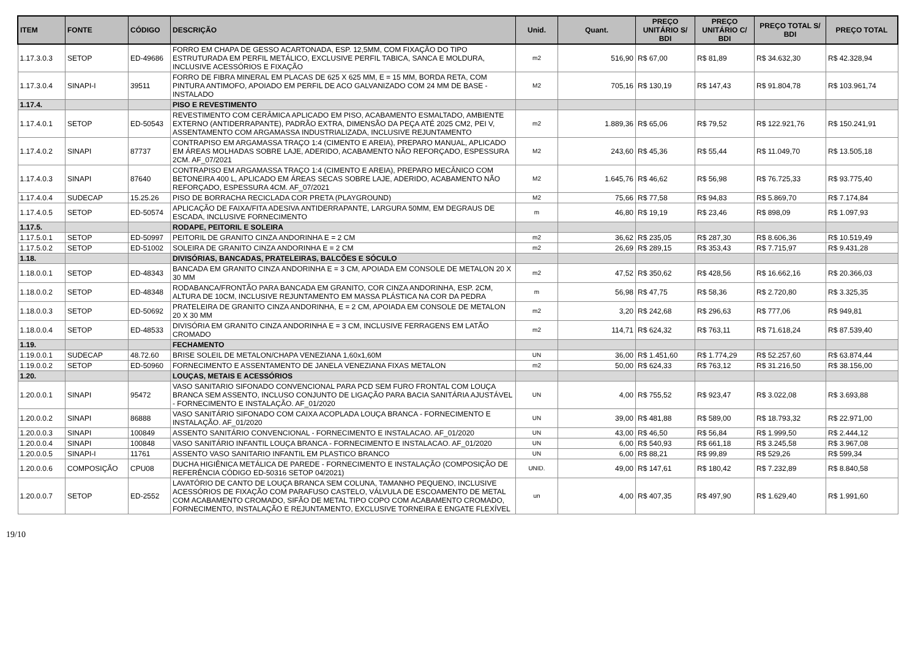| ITEM | FONTE | CÓDIGO | DESCRIÇÃO | Unid. | Quant. | PREÇO UNITÁRIO S/ BDI | PREÇO UNITÁRIO C/ BDI | PREÇO TOTAL S/ BDI | PREÇO TOTAL |
| --- | --- | --- | --- | --- | --- | --- | --- | --- | --- |
| 1.17.3.0.3 | SETOP | ED-49686 | FORRO EM CHAPA DE GESSO ACARTONADA, ESP. 12,5MM, COM FIXAÇÃO DO TIPO ESTRUTURADA EM PERFIL METÁLICO, EXCLUSIVE PERFIL TABICA, SANCA E MOLDURA, INCLUSIVE ACESSÓRIOS E FIXAÇÃO | m2 | 516,90 | R$ 67,00 | R$ 81,89 | R$ 34.632,30 | R$ 42.328,94 |
| 1.17.3.0.4 | SINAPI-I | 39511 | FORRO DE FIBRA MINERAL EM PLACAS DE 625 X 625 MM, E = 15 MM, BORDA RETA, COM PINTURA ANTIMOFO, APOIADO EM PERFIL DE ACO GALVANIZADO COM 24 MM DE BASE - INSTALADO | M2 | 705,16 | R$ 130,19 | R$ 147,43 | R$ 91.804,78 | R$ 103.961,74 |
| 1.17.4. | | | PISO E REVESTIMENTO | | | | | | |
| 1.17.4.0.1 | SETOP | ED-50543 | REVESTIMENTO COM CERÂMICA APLICADO EM PISO, ACABAMENTO ESMALTADO, AMBIENTE EXTERNO (ANTIDERRAPANTE), PADRÃO EXTRA, DIMENSÃO DA PEÇA ATÉ 2025 CM2, PEI V, ASSENTAMENTO COM ARGAMASSA INDUSTRIALIZADA, INCLUSIVE REJUNTAMENTO | m2 | 1.889,36 | R$ 65,06 | R$ 79,52 | R$ 122.921,76 | R$ 150.241,91 |
| 1.17.4.0.2 | SINAPI | 87737 | CONTRAPISO EM ARGAMASSA TRAÇO 1:4 (CIMENTO E AREIA), PREPARO MANUAL, APLICADO EM ÁREAS MOLHADAS SOBRE LAJE, ADERIDO, ACABAMENTO NÃO REFORÇADO, ESPESSURA 2CM. AF_07/2021 | M2 | 243,60 | R$ 45,36 | R$ 55,44 | R$ 11.049,70 | R$ 13.505,18 |
| 1.17.4.0.3 | SINAPI | 87640 | CONTRAPISO EM ARGAMASSA TRAÇO 1:4 (CIMENTO E AREIA), PREPARO MECÂNICO COM BETONEIRA 400 L, APLICADO EM ÁREAS SECAS SOBRE LAJE, ADERIDO, ACABAMENTO NÃO REFORÇADO, ESPESSURA 4CM. AF_07/2021 | M2 | 1.645,76 | R$ 46,62 | R$ 56,98 | R$ 76.725,33 | R$ 93.775,40 |
| 1.17.4.0.4 | SUDECAP | 15.25.26 | PISO DE BORRACHA RECICLADA COR PRETA (PLAYGROUND) | M2 | 75,66 | R$ 77,58 | R$ 94,83 | R$ 5.869,70 | R$ 7.174,84 |
| 1.17.4.0.5 | SETOP | ED-50574 | APLICAÇÃO DE FAIXA/FITA ADESIVA ANTIDERRAPANTE, LARGURA 50MM, EM DEGRAUS DE ESCADA, INCLUSIVE FORNECIMENTO | m | 46,80 | R$ 19,19 | R$ 23,46 | R$ 898,09 | R$ 1.097,93 |
| 1.17.5. | | | RODAPE, PEITORIL E SOLEIRA | | | | | | |
| 1.17.5.0.1 | SETOP | ED-50997 | PEITORIL DE GRANITO CINZA ANDORINHA E = 2 CM | m2 | 36,62 | R$ 235,05 | R$ 287,30 | R$ 8.606,36 | R$ 10.519,49 |
| 1.17.5.0.2 | SETOP | ED-51002 | SOLEIRA DE GRANITO CINZA ANDORINHA E = 2 CM | m2 | 26,69 | R$ 289,15 | R$ 353,43 | R$ 7.715,97 | R$ 9.431,28 |
| 1.18. | | | DIVISÓRIAS, BANCADAS, PRATELEIRAS, BALCÕES E SÓCULO | | | | | | |
| 1.18.0.0.1 | SETOP | ED-48343 | BANCADA EM GRANITO CINZA ANDORINHA E = 3 CM, APOIADA EM CONSOLE DE METALON 20 X 30 MM | m2 | 47,52 | R$ 350,62 | R$ 428,56 | R$ 16.662,16 | R$ 20.366,03 |
| 1.18.0.0.2 | SETOP | ED-48348 | RODABANCA/FRONTÃO PARA BANCADA EM GRANITO, COR CINZA ANDORINHA, ESP. 2CM, ALTURA DE 10CM, INCLUSIVE REJUNTAMENTO EM MASSA PLÁSTICA NA COR DA PEDRA | m | 56,98 | R$ 47,75 | R$ 58,36 | R$ 2.720,80 | R$ 3.325,35 |
| 1.18.0.0.3 | SETOP | ED-50692 | PRATELEIRA DE GRANITO CINZA ANDORINHA, E = 2 CM, APOIADA EM CONSOLE DE METALON 20 X 30 MM | m2 | 3,20 | R$ 242,68 | R$ 296,63 | R$ 777,06 | R$ 949,81 |
| 1.18.0.0.4 | SETOP | ED-48533 | DIVISÓRIA EM GRANITO CINZA ANDORINHA E = 3 CM, INCLUSIVE FERRAGENS EM LATÃO CROMADO | m2 | 114,71 | R$ 624,32 | R$ 763,11 | R$ 71.618,24 | R$ 87.539,40 |
| 1.19. | | | FECHAMENTO | | | | | | |
| 1.19.0.0.1 | SUDECAP | 48.72.60 | BRISE SOLEIL DE METALON/CHAPA VENEZIANA 1,60x1,60M | UN | 36,00 | R$ 1.451,60 | R$ 1.774,29 | R$ 52.257,60 | R$ 63.874,44 |
| 1.19.0.0.2 | SETOP | ED-50960 | FORNECIMENTO E ASSENTAMENTO DE JANELA VENEZIANA FIXAS METALON | m2 | 50,00 | R$ 624,33 | R$ 763,12 | R$ 31.216,50 | R$ 38.156,00 |
| 1.20. | | | LOUÇAS, METAIS E ACESSÓRIOS | | | | | | |
| 1.20.0.0.1 | SINAPI | 95472 | VASO SANITARIO SIFONADO CONVENCIONAL PARA PCD SEM FURO FRONTAL COM LOUÇA BRANCA SEM ASSENTO, INCLUSO CONJUNTO DE LIGAÇÃO PARA BACIA SANITÁRIA AJUSTÁVEL - FORNECIMENTO E INSTALAÇÃO. AF_01/2020 | UN | 4,00 | R$ 755,52 | R$ 923,47 | R$ 3.022,08 | R$ 3.693,88 |
| 1.20.0.0.2 | SINAPI | 86888 | VASO SANITÁRIO SIFONADO COM CAIXA ACOPLADA LOUÇA BRANCA - FORNECIMENTO E INSTALAÇÃO. AF_01/2020 | UN | 39,00 | R$ 481,88 | R$ 589,00 | R$ 18.793,32 | R$ 22.971,00 |
| 1.20.0.0.3 | SINAPI | 100849 | ASSENTO SANITÁRIO CONVENCIONAL - FORNECIMENTO E INSTALACAO. AF_01/2020 | UN | 43,00 | R$ 46,50 | R$ 56,84 | R$ 1.999,50 | R$ 2.444,12 |
| 1.20.0.0.4 | SINAPI | 100848 | VASO SANITÁRIO INFANTIL LOUÇA BRANCA - FORNECIMENTO E INSTALACAO. AF_01/2020 | UN | 6,00 | R$ 540,93 | R$ 661,18 | R$ 3.245,58 | R$ 3.967,08 |
| 1.20.0.0.5 | SINAPI-I | 11761 | ASSENTO VASO SANITARIO INFANTIL EM PLASTICO BRANCO | UN | 6,00 | R$ 88,21 | R$ 99,89 | R$ 529,26 | R$ 599,34 |
| 1.20.0.0.6 | COMPOSIÇÃO | CPU08 | DUCHA HIGIÊNICA METÁLICA DE PAREDE - FORNECIMENTO E INSTALAÇÃO (COMPOSIÇÃO DE REFERÊNCIA CÓDIGO ED-50316 SETOP 04/2021) | UNID. | 49,00 | R$ 147,61 | R$ 180,42 | R$ 7.232,89 | R$ 8.840,58 |
| 1.20.0.0.7 | SETOP | ED-2552 | LAVATÓRIO DE CANTO DE LOUÇA BRANCA SEM COLUNA, TAMANHO PEQUENO, INCLUSIVE ACESSÓRIOS DE FIXAÇÃO COM PARAFUSO CASTELO, VÁLVULA DE ESCOAMENTO DE METAL COM ACABAMENTO CROMADO, SIFÃO DE METAL TIPO COPO COM ACABAMENTO CROMADO, FORNECIMENTO, INSTALAÇÃO E REJUNTAMENTO, EXCLUSIVE TORNEIRA E ENGATE FLEXÍVEL | un | 4,00 | R$ 407,35 | R$ 497,90 | R$ 1.629,40 | R$ 1.991,60 |
19/10